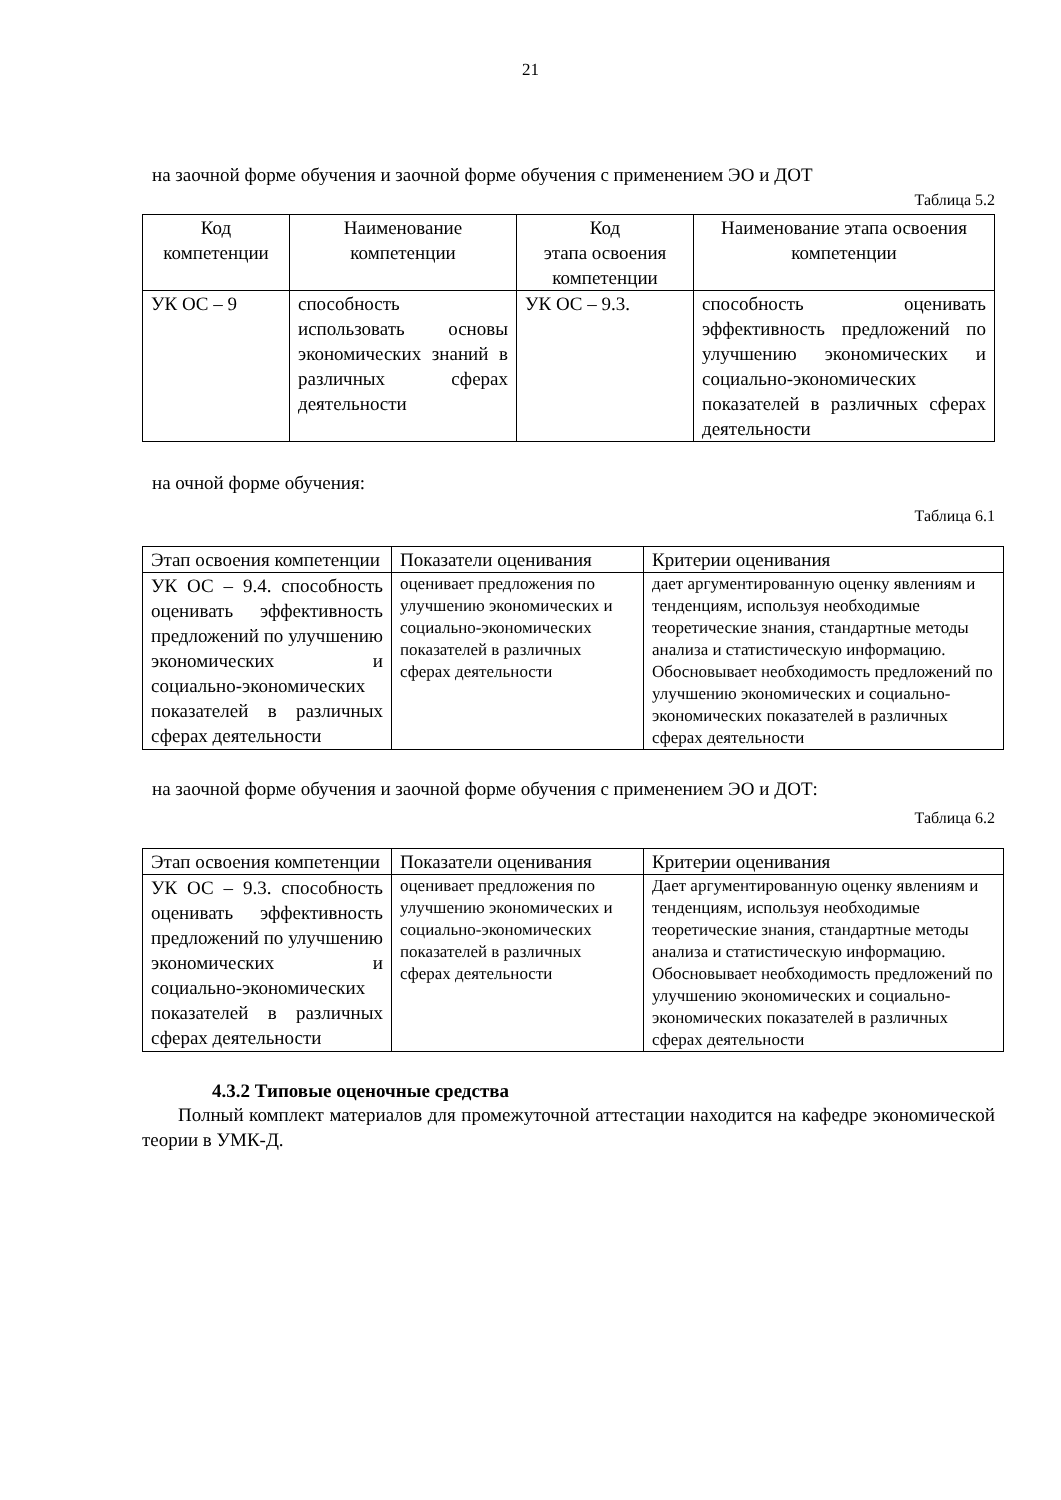21
на заочной форме обучения и заочной форме обучения с применением ЭО и ДОТ
Таблица 5.2
| Код компетенции | Наименование компетенции | Код этапа освоения компетенции | Наименование этапа освоения компетенции |
| УК ОС – 9 | способность использовать основы экономических знаний в различных сферах деятельности | УК ОС – 9.3. | способность оценивать эффективность предложений по улучшению экономических и социально-экономических показателей в различных сферах деятельности |
на очной форме обучения:
Таблица 6.1
| Этап освоения компетенции | Показатели оценивания | Критерии оценивания |
| УК ОС – 9.4. способность оценивать эффективность предложений по улучшению экономических и социально-экономических показателей в различных сферах деятельности | оценивает предложения по улучшению экономических и социально-экономических показателей в различных сферах деятельности | дает аргументированную оценку явлениям и тенденциям, используя необходимые теоретические знания, стандартные методы анализа и статистическую информацию. Обосновывает необходимость предложений по улучшению экономических и социально-экономических показателей в различных сферах деятельности |
на заочной форме обучения и заочной форме обучения с применением ЭО и ДОТ:
Таблица 6.2
| Этап освоения компетенции | Показатели оценивания | Критерии оценивания |
| УК ОС – 9.3. способность оценивать эффективность предложений по улучшению экономических и социально-экономических показателей в различных сферах деятельности | оценивает предложения по улучшению экономических и социально-экономических показателей в различных сферах деятельности | Дает аргументированную оценку явлениям и тенденциям, используя необходимые теоретические знания, стандартные методы анализа и статистическую информацию. Обосновывает необходимость предложений по улучшению экономических и социально-экономических показателей в различных сферах деятельности |
4.3.2 Типовые оценочные средства
Полный комплект материалов для промежуточной аттестации находится на кафедре экономической теории в УМК-Д.